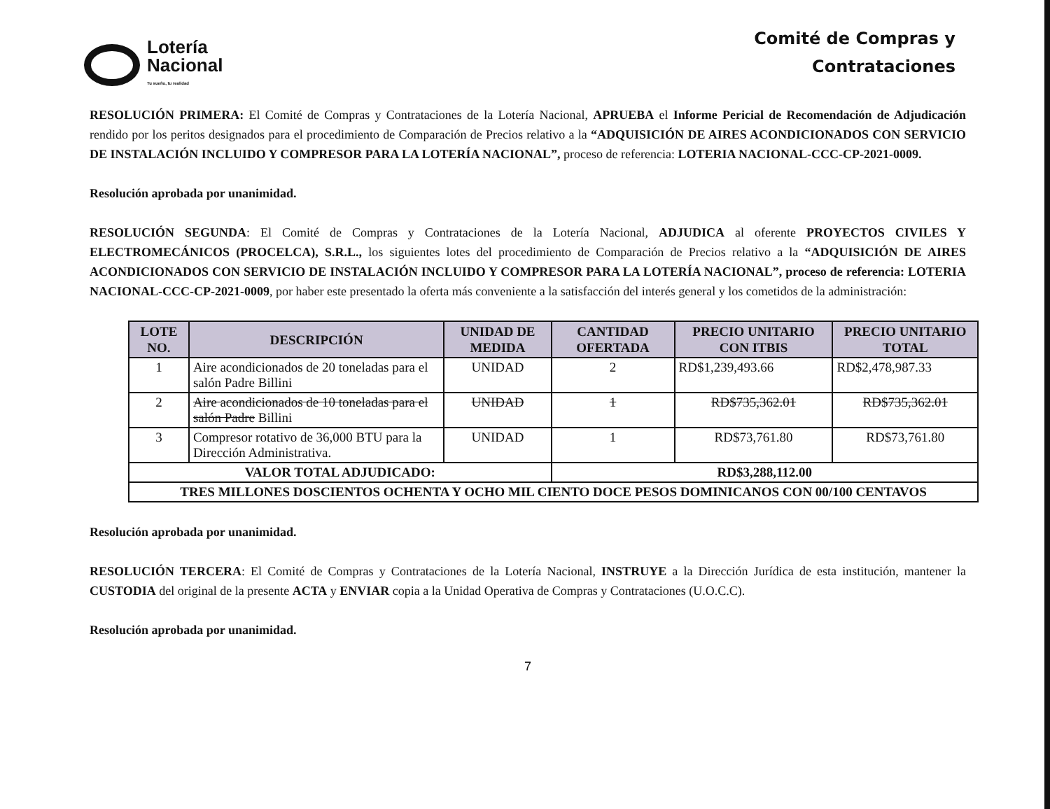Lotería
Nacional
Tu sueño, tu realidad
Comité de Compras y
Contrataciones
RESOLUCIÓN PRIMERA: El Comité de Compras y Contrataciones de la Lotería Nacional, APRUEBA el Informe Pericial de Recomendación de Adjudicación rendido por los peritos designados para el procedimiento de Comparación de Precios relativo a la “ADQUISICIÓN DE AIRES ACONDICIONADOS CON SERVICIO DE INSTALACIÓN INCLUIDO Y COMPRESOR PARA LA LOTERÍA NACIONAL”, proceso de referencia: LOTERIA NACIONAL-CCC-CP-2021-0009.
Resolución aprobada por unanimidad.
RESOLUCIÓN SEGUNDA: El Comité de Compras y Contrataciones de la Lotería Nacional, ADJUDICA al oferente PROYECTOS CIVILES Y ELECTROMECÁNICOS (PROCELCA), S.R.L., los siguientes lotes del procedimiento de Comparación de Precios relativo a la “ADQUISICIÓN DE AIRES ACONDICIONADOS CON SERVICIO DE INSTALACIÓN INCLUIDO Y COMPRESOR PARA LA LOTERÍA NACIONAL”, proceso de referencia: LOTERIA NACIONAL-CCC-CP-2021-0009, por haber este presentado la oferta más conveniente a la satisfacción del interés general y los cometidos de la administración:
| LOTE NO. | DESCRIPCIÓN | UNIDAD DE MEDIDA | CANTIDAD OFERTADA | PRECIO UNITARIO CON ITBIS | PRECIO UNITARIO TOTAL |
| --- | --- | --- | --- | --- | --- |
| 1 | Aire acondicionados de 20 toneladas para el salón Padre Billini | UNIDAD | 2 | RD$1,239,493.66 | RD$2,478,987.33 |
| 2 | Aire acondicionados de 10 toneladas para el salón Padre Billini | UNIDAD | 1 | RD$735,362.01 | RD$735,362.01 |
| 3 | Compresor rotativo de 36,000 BTU para la Dirección Administrativa. | UNIDAD | 1 | RD$73,761.80 | RD$73,761.80 |
| VALOR TOTAL ADJUDICADO: | | | RD$3,288,112.00 | | |
| TRES MILLONES DOSCIENTOS OCHENTA Y OCHO MIL CIENTO DOCE PESOS DOMINICANOS CON 00/100 CENTAVOS | | | | | |
Resolución aprobada por unanimidad.
RESOLUCIÓN TERCERA: El Comité de Compras y Contrataciones de la Lotería Nacional, INSTRUYE a la Dirección Jurídica de esta institución, mantener la CUSTODIA del original de la presente ACTA y ENVIAR copia a la Unidad Operativa de Compras y Contrataciones (U.O.C.C).
Resolución aprobada por unanimidad.
7